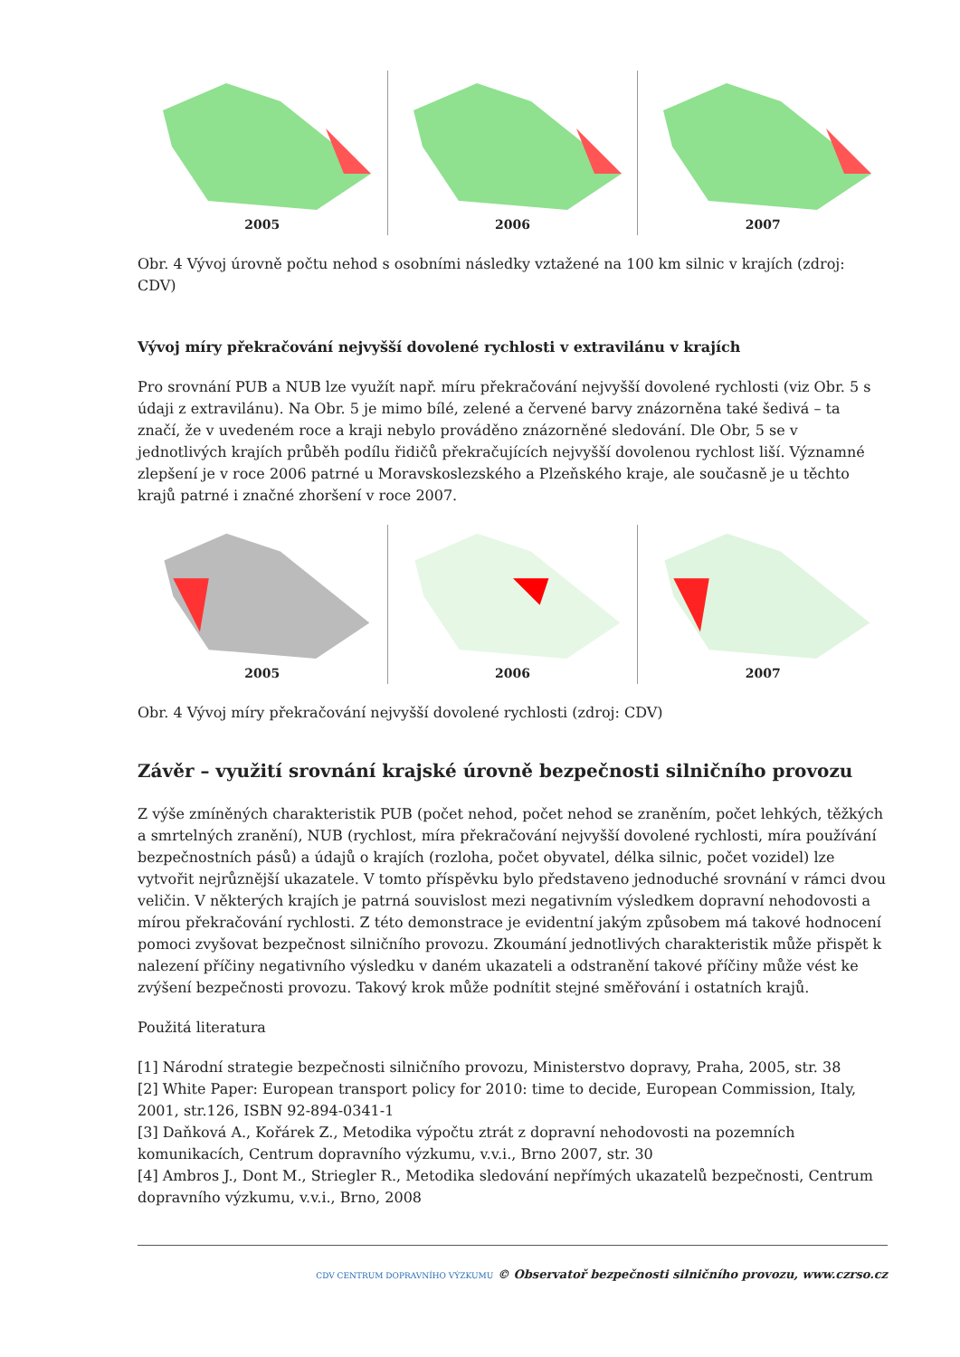2005 2006 2007
Obr. 4 Vývoj úrovně počtu nehod s osobními následky vztažené na 100 km silnic v krajích (zdroj: CDV)
Vývoj míry překračování nejvyšší dovolené rychlosti v extravilánu v krajích
Pro srovnání PUB a NUB lze využít např. míru překračování nejvyšší dovolené rychlosti (viz Obr. 5 s údaji z extravilánu). Na Obr. 5 je mimo bílé, zelené a červené barvy znázorněna také šedivá – ta značí, že v uvedeném roce a kraji nebylo prováděno znázorněné sledování. Dle Obr, 5 se v jednotlivých krajích průběh podílu řidičů překračujících nejvyšší dovolenou rychlost liší. Významné zlepšení je v roce 2006 patrné u Moravskoslezského a Plzeňského kraje, ale současně je u těchto krajů patrné i značné zhoršení v roce 2007.
2005 2006 2007
Obr. 4 Vývoj míry překračování nejvyšší dovolené rychlosti (zdroj: CDV)
Závěr – využití srovnání krajské úrovně bezpečnosti silničního provozu
Z výše zmíněných charakteristik PUB (počet nehod, počet nehod se zraněním, počet lehkých, těžkých a smrtelných zranění), NUB (rychlost, míra překračování nejvyšší dovolené rychlosti, míra používání bezpečnostních pásů) a údajů o krajích (rozloha, počet obyvatel, délka silnic, počet vozidel) lze vytvořit nejrůznější ukazatele. V tomto příspěvku bylo představeno jednoduché srovnání v rámci dvou veličin. V některých krajích je patrná souvislost mezi negativním výsledkem dopravní nehodovosti a mírou překračování rychlosti. Z této demonstrace je evidentní jakým způsobem má takové hodnocení pomoci zvyšovat bezpečnost silničního provozu. Zkoumání jednotlivých charakteristik může přispět k nalezení příčiny negativního výsledku v daném ukazateli a odstranění takové příčiny může vést ke zvýšení bezpečnosti provozu. Takový krok může podnítit stejné směřování i ostatních krajů.
Použitá literatura
[1] Národní strategie bezpečnosti silničního provozu, Ministerstvo dopravy, Praha, 2005, str. 38
[2] White Paper: European transport policy for 2010: time to decide, European Commission, Italy, 2001, str.126, ISBN 92-894-0341-1
[3] Daňková A., Kořárek Z., Metodika výpočtu ztrát z dopravní nehodovosti na pozemních komunikacích, Centrum dopravního výzkumu, v.v.i., Brno 2007, str. 30
[4] Ambros J., Dont M., Striegler R., Metodika sledování nepřímých ukazatelů bezpečnosti, Centrum dopravního výzkumu, v.v.i., Brno, 2008
CDV CENTRUM DOPRAVNÍHO VÝZKUMU © Observatoř bezpečnosti silničního provozu, www.czrso.cz